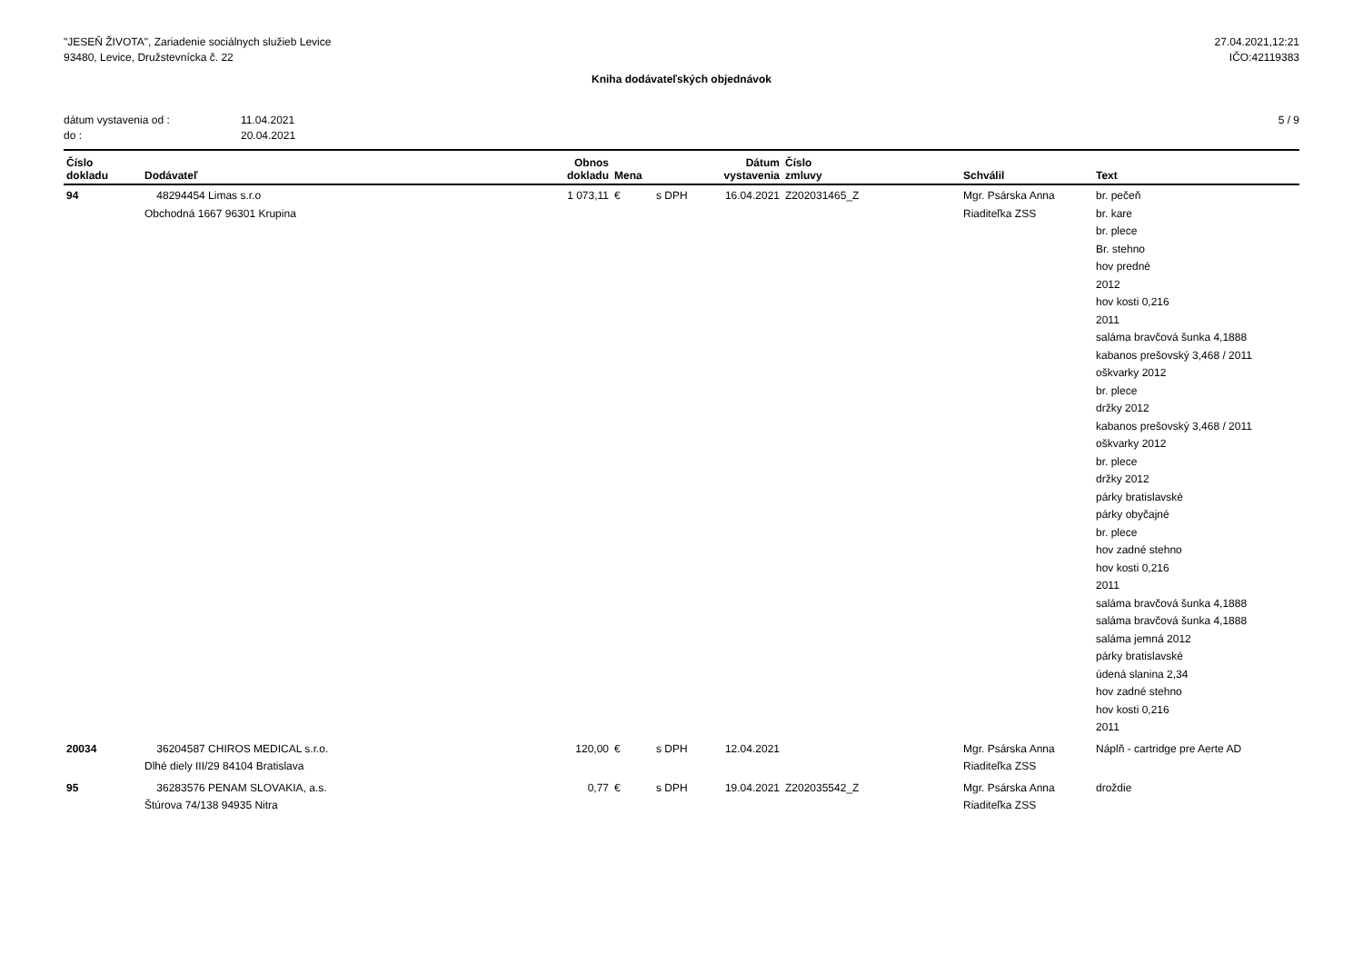"JESEŇ ŽIVOTA", Zariadenie sociálnych služieb Levice
93480, Levice, Družstevnícka č. 22
27.04.2021,12:21
IČO:42119383
Kniha dodávateľských objednávok
dátum vystavenia od : 11.04.2021
do : 20.04.2021
5 / 9
| Číslo dokladu | Dodávateľ | Obnos dokladu | Mena | | Dátum vystavenia | Číslo zmluvy | Schválil | Text |
| --- | --- | --- | --- | --- | --- | --- | --- | --- |
| 94 | 48294454 Limas s.r.o Obchodná 1667 96301 Krupina | 1 073,11 | € | s DPH | 16.04.2021 | Z202031465_Z | Mgr. Psárska Anna Riaditeľka ZSS | br. pečeň br. kare br. plece Br. stehno hov predné 2012 hov kosti 0,216 2011 saláma bravčová šunka 4,1888 kabanos prešovský 3,468 / 2011 oškvarky 2012 br. plece držky 2012 kabanos prešovský 3,468 / 2011 oškvarky 2012 br. plece držky 2012 párky bratislavské párky obyčajné br. plece hov zadné stehno hov kosti 0,216 2011 saláma bravčová šunka 4,1888 saláma bravčová šunka 4,1888 saláma jemná 2012 párky bratislavské údená slanina 2,34 hov zadné stehno hov kosti 0,216 2011 |
| 20034 | 36204587 CHIROS MEDICAL s.r.o. Dlhé diely III/29 84104 Bratislava | 120,00 | € | s DPH | 12.04.2021 | | Mgr. Psárska Anna Riaditeľka ZSS | Náplň - cartridge pre Aerte AD |
| 95 | 36283576 PENAM SLOVAKIA, a.s. Štúrova 74/138 94935 Nitra | 0,77 | € | s DPH | 19.04.2021 | Z202035542_Z | Mgr. Psárska Anna Riaditeľka ZSS | droždie |